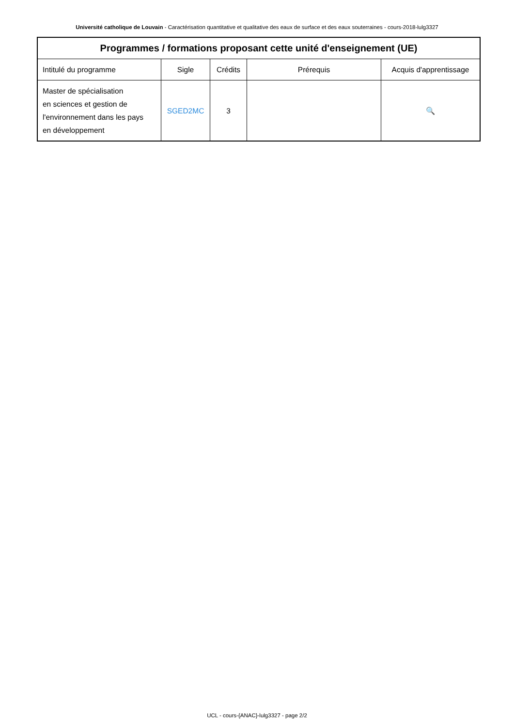Université catholique de Louvain - Caractérisation quantitative et qualitative des eaux de surface et des eaux souterraines - cours-2018-lulg3327
| Programmes / formations proposant cette unité d'enseignement (UE) | | | | |
| --- | --- | --- | --- | --- |
| Intitulé du programme | Sigle | Crédits | Prérequis | Acquis d'apprentissage |
| Master de spécialisation en sciences et gestion de l'environnement dans les pays en développement | SGED2MC | 3 | | 🔍 |
UCL - cours-{ANAC}-lulg3327 - page 2/2